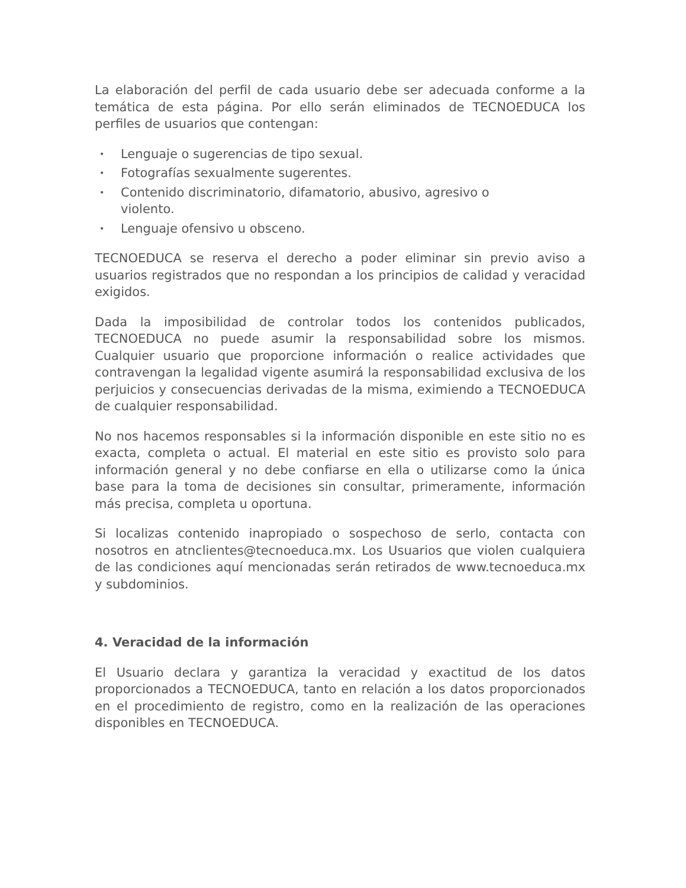La elaboración del perfil de cada usuario debe ser adecuada conforme a la temática de esta página. Por ello serán eliminados de TECNOEDUCA los perfiles de usuarios que contengan:
• Lenguaje o sugerencias de tipo sexual.
• Fotografías sexualmente sugerentes.
• Contenido discriminatorio, difamatorio, abusivo, agresivo o violento.
• Lenguaje ofensivo u obsceno.
TECNOEDUCA se reserva el derecho a poder eliminar sin previo aviso a usuarios registrados que no respondan a los principios de calidad y veracidad exigidos.
Dada la imposibilidad de controlar todos los contenidos publicados, TECNOEDUCA no puede asumir la responsabilidad sobre los mismos. Cualquier usuario que proporcione información o realice actividades que contravengan la legalidad vigente asumirá la responsabilidad exclusiva de los perjuicios y consecuencias derivadas de la misma, eximiendo a TECNOEDUCA de cualquier responsabilidad.
No nos hacemos responsables si la información disponible en este sitio no es exacta, completa o actual. El material en este sitio es provisto solo para información general y no debe confiarse en ella o utilizarse como la única base para la toma de decisiones sin consultar, primeramente, información más precisa, completa u oportuna.
Si localizas contenido inapropiado o sospechoso de serlo, contacta con nosotros en atnclientes@tecnoeduca.mx. Los Usuarios que violen cualquiera de las condiciones aquí mencionadas serán retirados de www.tecnoeduca.mx y subdominios.
4. Veracidad de la información
El Usuario declara y garantiza la veracidad y exactitud de los datos proporcionados a TECNOEDUCA, tanto en relación a los datos proporcionados en el procedimiento de registro, como en la realización de las operaciones disponibles en TECNOEDUCA.